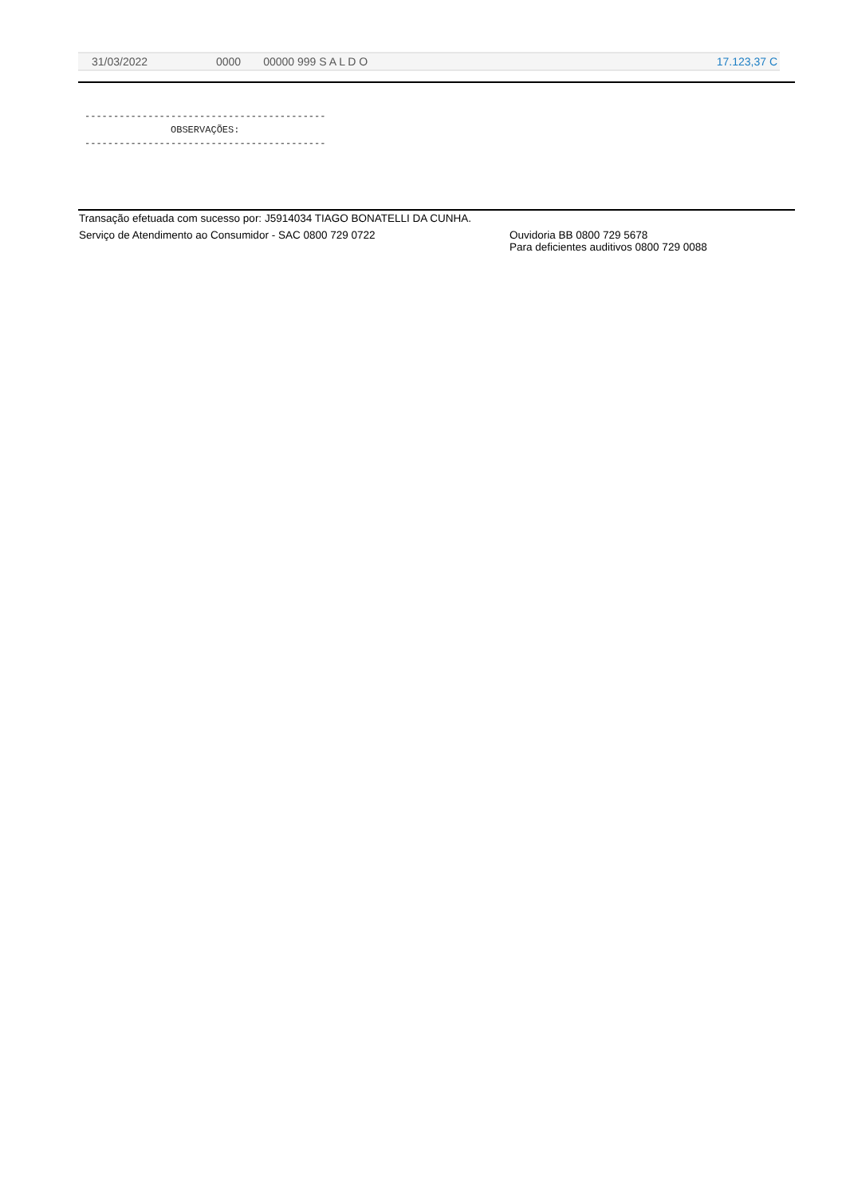| 31/03/2022 | 0000 | 00000 999 S A L D O | 17.123,37 C |
------------------------------------------ OBSERVAÇÕES: ------------------------------------------
Transação efetuada com sucesso por: J5914034 TIAGO BONATELLI DA CUNHA.
Serviço de Atendimento ao Consumidor - SAC 0800 729 0722 Ouvidoria BB 0800 729 5678
Para deficientes auditivos 0800 729 0088